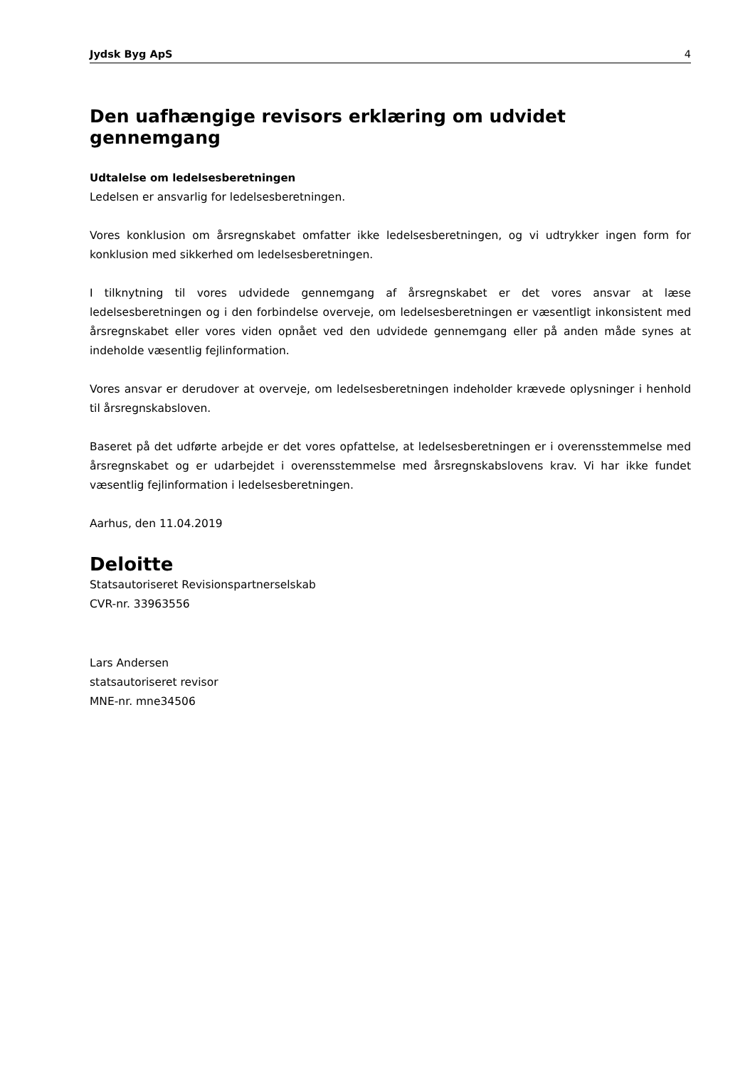Jydsk Byg ApS 4
Den uafhængige revisors erklæring om udvidet gennemgang
Udtalelse om ledelsesberetningen
Ledelsen er ansvarlig for ledelsesberetningen.
Vores konklusion om årsregnskabet omfatter ikke ledelsesberetningen, og vi udtrykker ingen form for konklusion med sikkerhed om ledelsesberetningen.
I tilknytning til vores udvidede gennemgang af årsregnskabet er det vores ansvar at læse ledelsesberetningen og i den forbindelse overveje, om ledelsesberetningen er væsentligt inkonsistent med årsregnskabet eller vores viden opnået ved den udvidede gennemgang eller på anden måde synes at indeholde væsentlig fejlinformation.
Vores ansvar er derudover at overveje, om ledelsesberetningen indeholder krævede oplysninger i henhold til årsregnskabsloven.
Baseret på det udførte arbejde er det vores opfattelse, at ledelsesberetningen er i overensstemmelse med årsregnskabet og er udarbejdet i overensstemmelse med årsregnskabslovens krav. Vi har ikke fundet væsentlig fejlinformation i ledelsesberetningen.
Aarhus, den 11.04.2019
Deloitte
Statsautoriseret Revisionspartnerselskab
CVR-nr. 33963556
Lars Andersen
statsautoriseret revisor
MNE-nr. mne34506